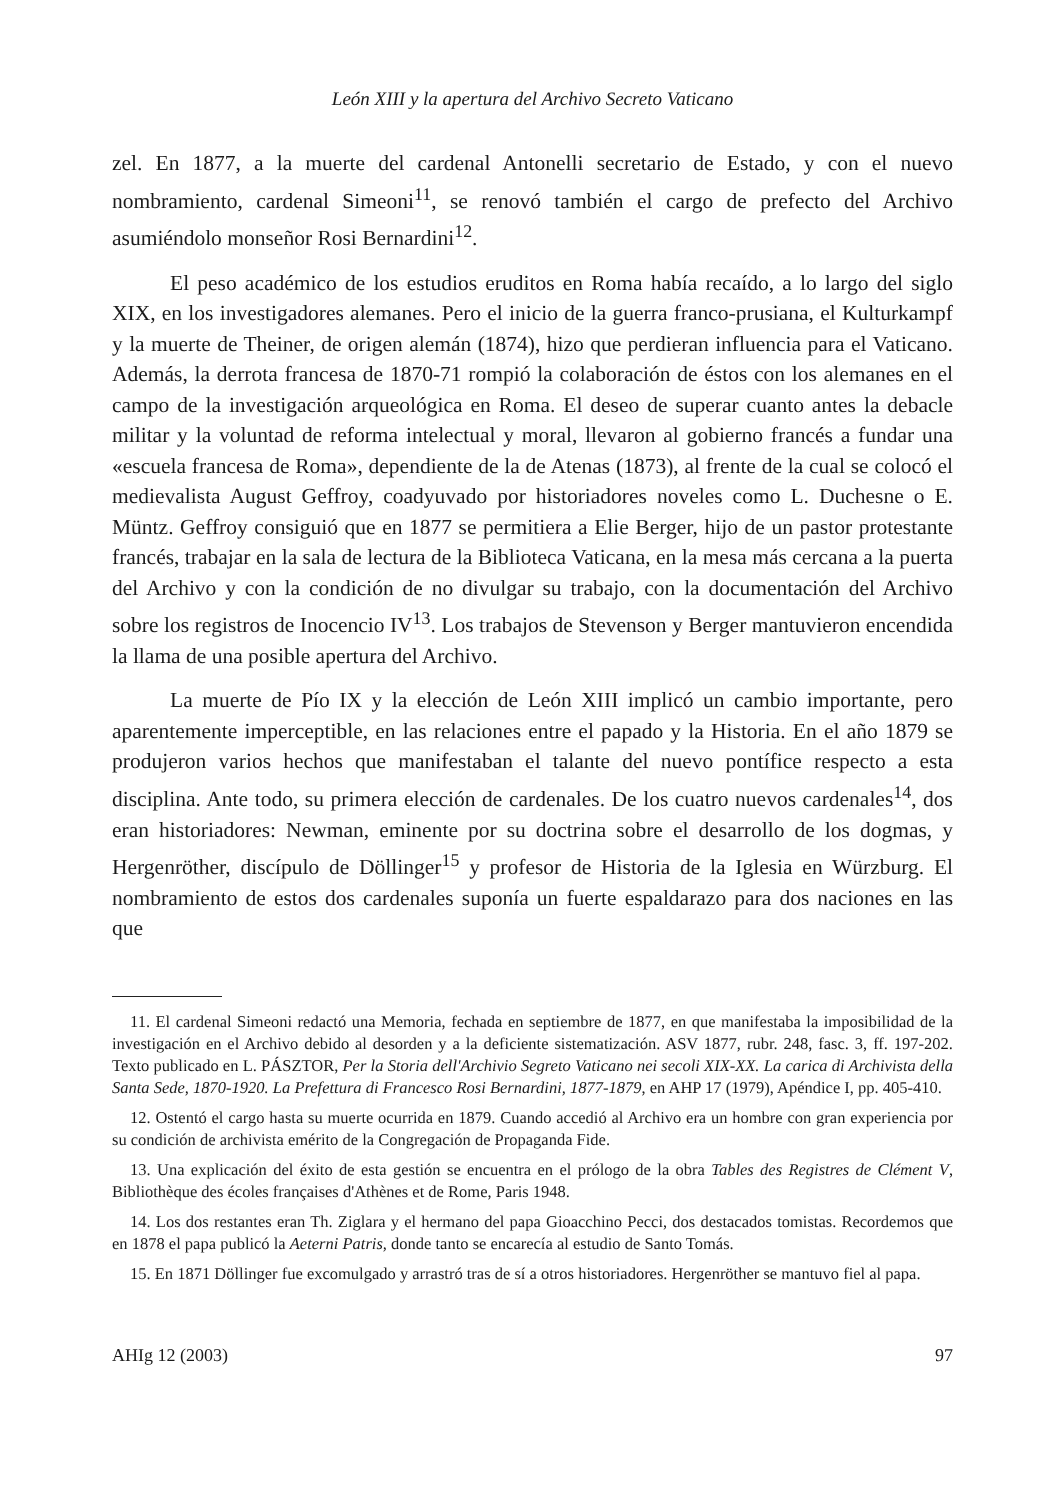León XIII y la apertura del Archivo Secreto Vaticano
zel. En 1877, a la muerte del cardenal Antonelli secretario de Estado, y con el nuevo nombramiento, cardenal Simeoni<sup>11</sup>, se renovó también el cargo de prefecto del Archivo asumiéndolo monseñor Rosi Bernardini<sup>12</sup>.
El peso académico de los estudios eruditos en Roma había recaído, a lo largo del siglo XIX, en los investigadores alemanes. Pero el inicio de la guerra franco-prusiana, el Kulturkampf y la muerte de Theiner, de origen alemán (1874), hizo que perdieran influencia para el Vaticano. Además, la derrota francesa de 1870-71 rompió la colaboración de éstos con los alemanes en el campo de la investigación arqueológica en Roma. El deseo de superar cuanto antes la debacle militar y la voluntad de reforma intelectual y moral, llevaron al gobierno francés a fundar una «escuela francesa de Roma», dependiente de la de Atenas (1873), al frente de la cual se colocó el medievalista August Geffroy, coadyuvado por historiadores noveles como L. Duchesne o E. Müntz. Geffroy consiguió que en 1877 se permitiera a Elie Berger, hijo de un pastor protestante francés, trabajar en la sala de lectura de la Biblioteca Vaticana, en la mesa más cercana a la puerta del Archivo y con la condición de no divulgar su trabajo, con la documentación del Archivo sobre los registros de Inocencio IV<sup>13</sup>. Los trabajos de Stevenson y Berger mantuvieron encendida la llama de una posible apertura del Archivo.
La muerte de Pío IX y la elección de León XIII implicó un cambio importante, pero aparentemente imperceptible, en las relaciones entre el papado y la Historia. En el año 1879 se produjeron varios hechos que manifestaban el talante del nuevo pontífice respecto a esta disciplina. Ante todo, su primera elección de cardenales. De los cuatro nuevos cardenales<sup>14</sup>, dos eran historiadores: Newman, eminente por su doctrina sobre el desarrollo de los dogmas, y Hergenröther, discípulo de Döllinger<sup>15</sup> y profesor de Historia de la Iglesia en Würzburg. El nombramiento de estos dos cardenales suponía un fuerte espaldarazo para dos naciones en las que
11. El cardenal Simeoni redactó una Memoria, fechada en septiembre de 1877, en que manifestaba la imposibilidad de la investigación en el Archivo debido al desorden y a la deficiente sistematización. ASV 1877, rubr. 248, fasc. 3, ff. 197-202. Texto publicado en L. PÁSZTOR, Per la Storia dell'Archivio Segreto Vaticano nei secoli XIX-XX. La carica di Archivista della Santa Sede, 1870-1920. La Prefettura di Francesco Rosi Bernardini, 1877-1879, en AHP 17 (1979), Apéndice I, pp. 405-410.
12. Ostentó el cargo hasta su muerte ocurrida en 1879. Cuando accedió al Archivo era un hombre con gran experiencia por su condición de archivista emérito de la Congregación de Propaganda Fide.
13. Una explicación del éxito de esta gestión se encuentra en el prólogo de la obra Tables des Registres de Clément V, Bibliothèque des écoles françaises d'Athènes et de Rome, Paris 1948.
14. Los dos restantes eran Th. Ziglara y el hermano del papa Gioacchino Pecci, dos destacados tomistas. Recordemos que en 1878 el papa publicó la Aeterni Patris, donde tanto se encarecía al estudio de Santo Tomás.
15. En 1871 Döllinger fue excomulgado y arrastró tras de sí a otros historiadores. Hergenröther se mantuvo fiel al papa.
AHIg 12 (2003) 97